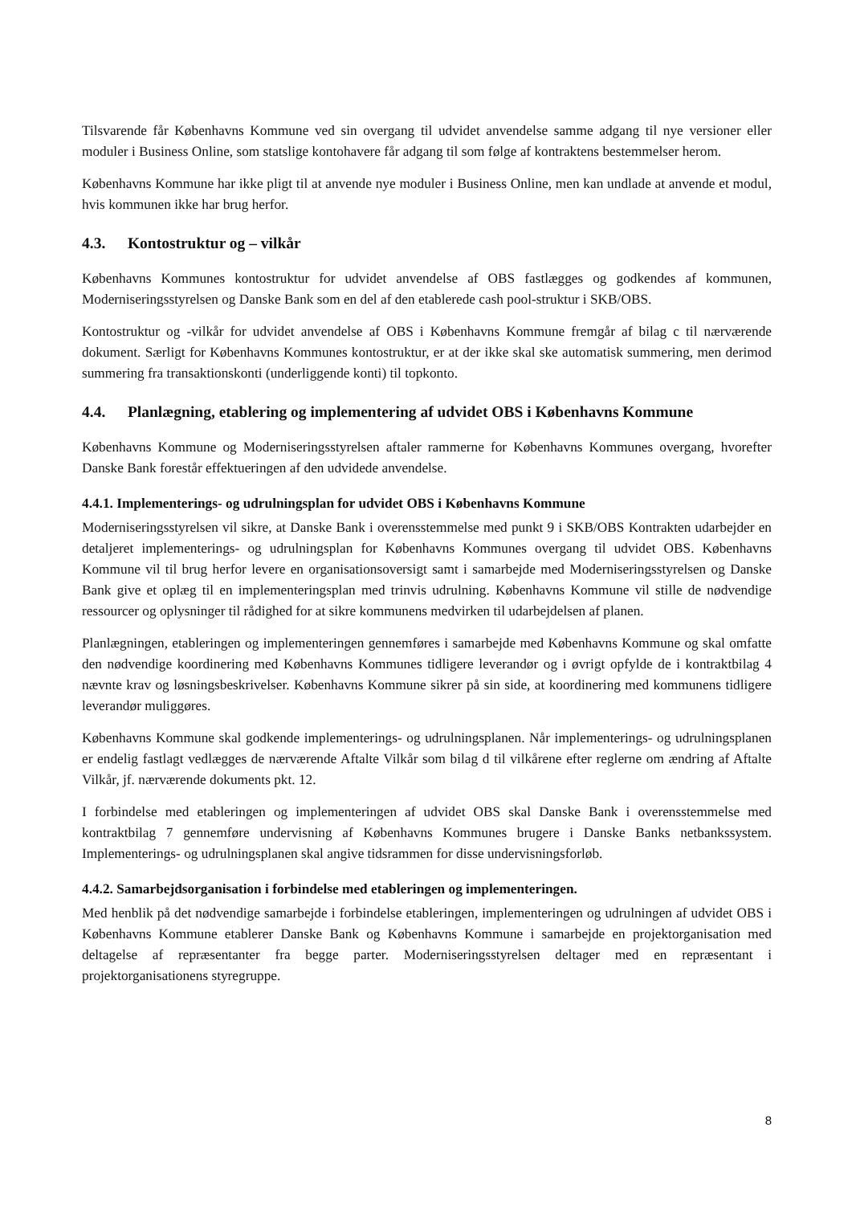Tilsvarende får Københavns Kommune ved sin overgang til udvidet anvendelse samme adgang til nye versioner eller moduler i Business Online, som statslige kontohavere får adgang til som følge af kontraktens bestemmelser herom.
Københavns Kommune har ikke pligt til at anvende nye moduler i Business Online, men kan undlade at anvende et modul, hvis kommunen ikke har brug herfor.
4.3. Kontostruktur og – vilkår
Københavns Kommunes kontostruktur for udvidet anvendelse af OBS fastlægges og godkendes af kommunen, Moderniseringsstyrelsen og Danske Bank som en del af den etablerede cash pool-struktur i SKB/OBS.
Kontostruktur og -vilkår for udvidet anvendelse af OBS i Københavns Kommune fremgår af bilag c til nærværende dokument. Særligt for Københavns Kommunes kontostruktur, er at der ikke skal ske automatisk summering, men derimod summering fra transaktionskonti (underliggende konti) til topkonto.
4.4. Planlægning, etablering og implementering af udvidet OBS i Københavns Kommune
Københavns Kommune og Moderniseringsstyrelsen aftaler rammerne for Københavns Kommunes overgang, hvorefter Danske Bank forestår effektueringen af den udvidede anvendelse.
4.4.1. Implementerings- og udrulningsplan for udvidet OBS i Københavns Kommune
Moderniseringsstyrelsen vil sikre, at Danske Bank i overensstemmelse med punkt 9 i SKB/OBS Kontrakten udarbejder en detaljeret implementerings- og udrulningsplan for Københavns Kommunes overgang til udvidet OBS. Københavns Kommune vil til brug herfor levere en organisationsoversigt samt i samarbejde med Moderniseringsstyrelsen og Danske Bank give et oplæg til en implementeringsplan med trinvis udrulning. Københavns Kommune vil stille de nødvendige ressourcer og oplysninger til rådighed for at sikre kommunens medvirken til udarbejdelsen af planen.
Planlægningen, etableringen og implementeringen gennemføres i samarbejde med Københavns Kommune og skal omfatte den nødvendige koordinering med Københavns Kommunes tidligere leverandør og i øvrigt opfylde de i kontraktbilag 4 nævnte krav og løsningsbeskrivelser. Københavns Kommune sikrer på sin side, at koordinering med kommunens tidligere leverandør muliggøres.
Københavns Kommune skal godkende implementerings- og udrulningsplanen. Når implementerings- og udrulningsplanen er endelig fastlagt vedlægges de nærværende Aftalte Vilkår som bilag d til vilkårene efter reglerne om ændring af Aftalte Vilkår, jf. nærværende dokuments pkt. 12.
I forbindelse med etableringen og implementeringen af udvidet OBS skal Danske Bank i overensstemmelse med kontraktbilag 7 gennemføre undervisning af Københavns Kommunes brugere i Danske Banks netbankssystem. Implementerings- og udrulningsplanen skal angive tidsrammen for disse undervisningsforløb.
4.4.2. Samarbejdsorganisation i forbindelse med etableringen og implementeringen.
Med henblik på det nødvendige samarbejde i forbindelse etableringen, implementeringen og udrulningen af udvidet OBS i Københavns Kommune etablerer Danske Bank og Københavns Kommune i samarbejde en projektorganisation med deltagelse af repræsentanter fra begge parter. Moderniseringsstyrelsen deltager med en repræsentant i projektorganisationens styregruppe.
8